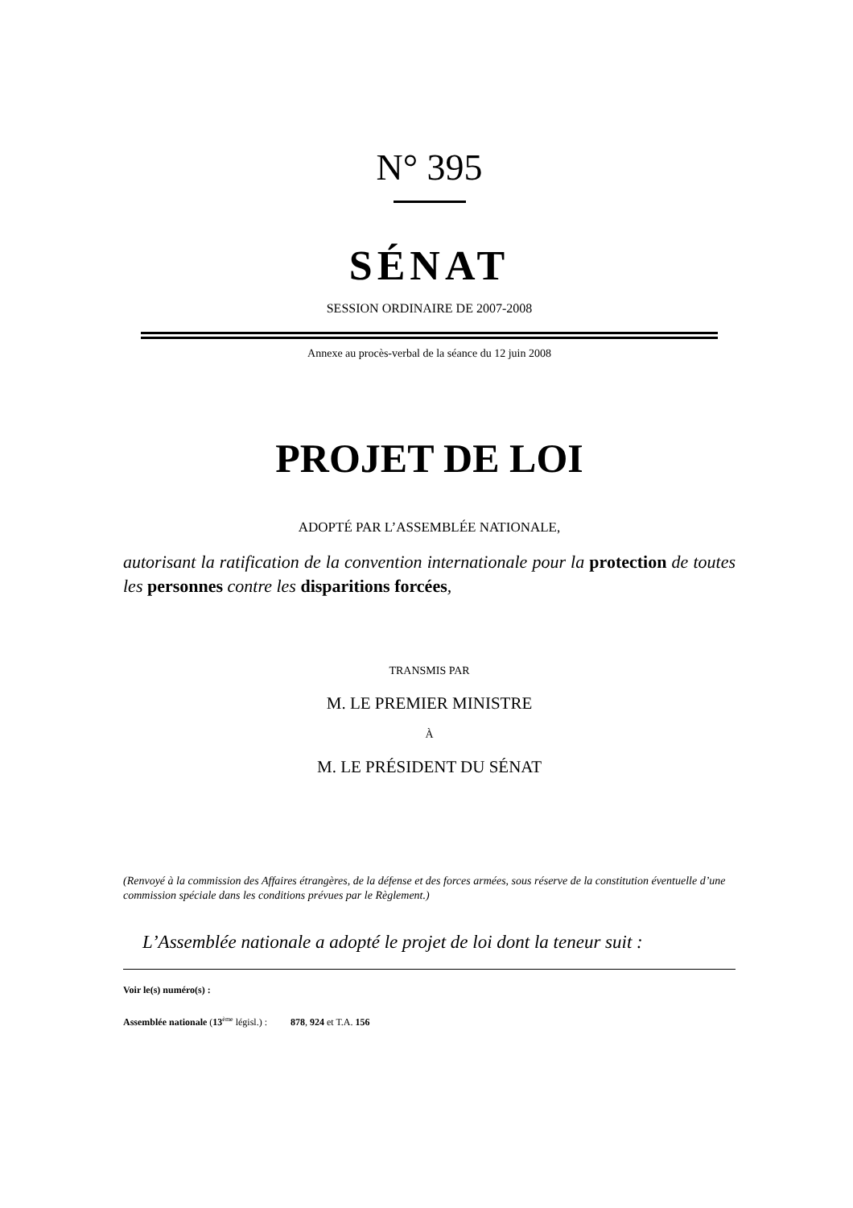N° 395
SÉNAT
SESSION ORDINAIRE DE 2007-2008
Annexe au procès-verbal de la séance du 12 juin 2008
PROJET DE LOI
ADOPTÉ PAR L’ASSEMBLÉE NATIONALE,
autorisant la ratification de la convention internationale pour la protection de toutes les personnes contre les disparitions forcées,
TRANSMIS PAR
M. LE PREMIER MINISTRE
À
M. LE PRÉSIDENT DU SÉNAT
(Renvoyé à la commission des Affaires étrangères, de la défense et des forces armées, sous réserve de la constitution éventuelle d’une commission spéciale dans les conditions prévues par le Règlement.)
L’Assemblée nationale a adopté le projet de loi dont la teneur suit :
Voir le(s) numéro(s) :
Assemblée nationale (13<sup>ème</sup> législ.) : 878, 924 et T.A. 156